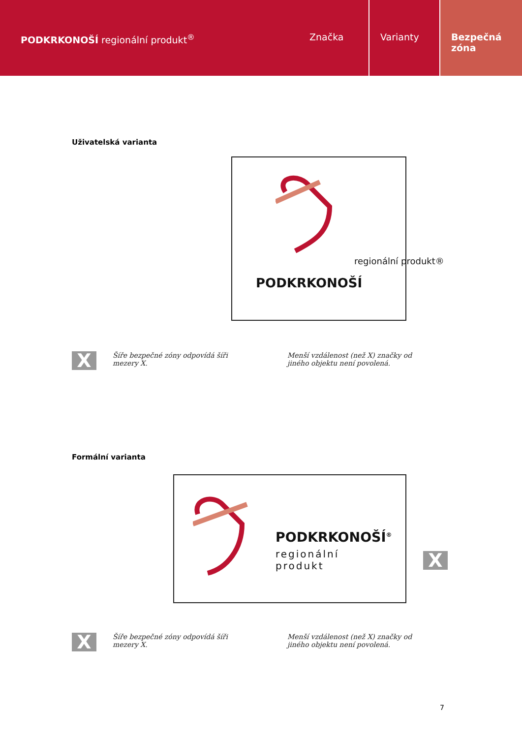PODKRKONOŠÍ regionální produkt<sup>®</sup>
Značka Varianty Bezpečná
zóna
Uživatelská varianta
PODKRKONOŠÍ
regionální produkt®
Šíře bezpečné zóny odpovídá šíři mezery X.
X
Menší vzdálenost (než X) značky od jiného objektu není povolená.
Formální varianta
PODKRKONOŠÍ<sup>®</sup>
regionální
produkt
X
X
Šíře bezpečné zóny odpovídá šíři mezery X.
Menší vzdálenost (než X) značky od jiného objektu není povolená.
7